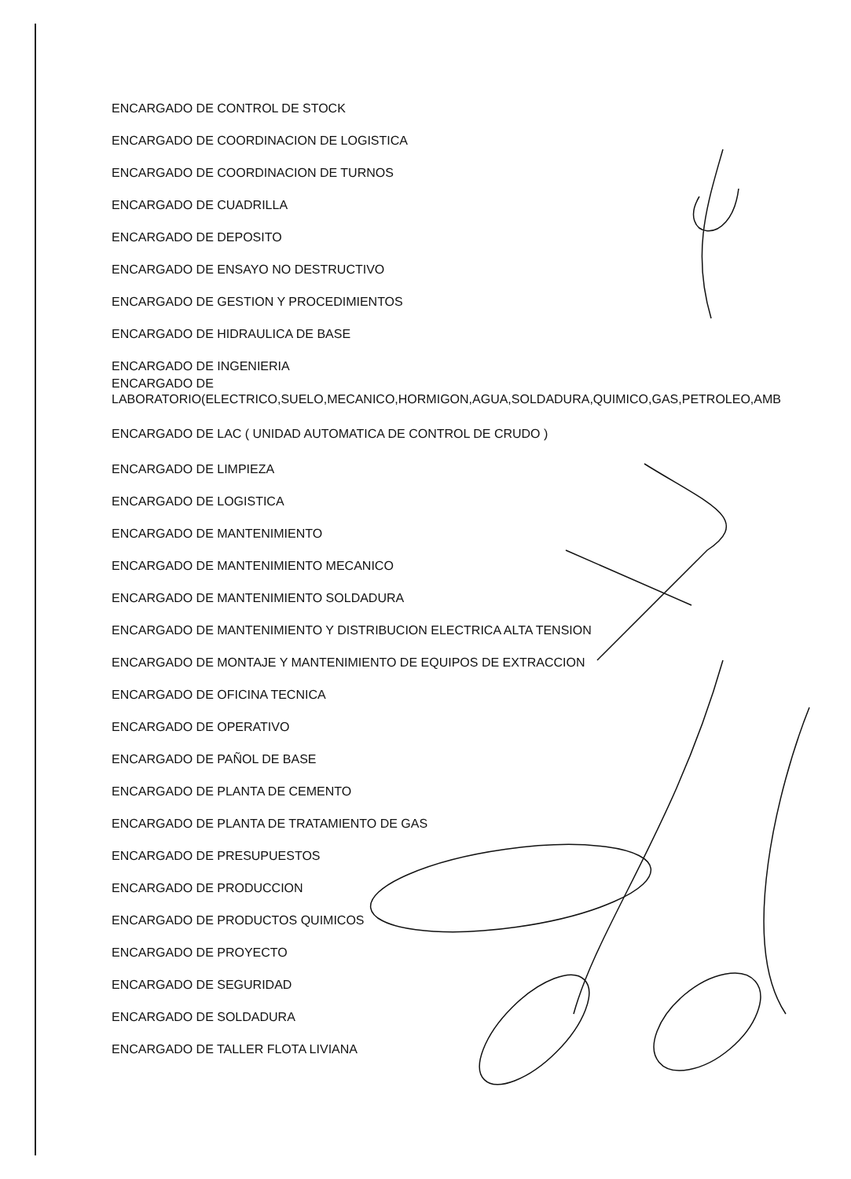ENCARGADO DE CONTROL DE STOCK
ENCARGADO DE COORDINACION DE LOGISTICA
ENCARGADO DE COORDINACION DE TURNOS
ENCARGADO DE CUADRILLA
ENCARGADO DE DEPOSITO
ENCARGADO DE ENSAYO NO DESTRUCTIVO
ENCARGADO DE GESTION Y PROCEDIMIENTOS
ENCARGADO DE HIDRAULICA DE BASE
ENCARGADO DE INGENIERIA
ENCARGADO DE
LABORATORIO(ELECTRICO,SUELO,MECANICO,HORMIGON,AGUA,SOLDADURA,QUIMICO,GAS,PETROLEO,AMB
ENCARGADO DE LAC ( UNIDAD AUTOMATICA DE CONTROL DE CRUDO )
ENCARGADO DE LIMPIEZA
ENCARGADO DE LOGISTICA
ENCARGADO DE MANTENIMIENTO
ENCARGADO DE MANTENIMIENTO MECANICO
ENCARGADO DE MANTENIMIENTO SOLDADURA
ENCARGADO DE MANTENIMIENTO Y DISTRIBUCION ELECTRICA ALTA TENSION
ENCARGADO DE MONTAJE Y MANTENIMIENTO DE EQUIPOS DE EXTRACCION
ENCARGADO DE OFICINA TECNICA
ENCARGADO DE OPERATIVO
ENCARGADO DE PAÑOL DE BASE
ENCARGADO DE PLANTA DE CEMENTO
ENCARGADO DE PLANTA DE TRATAMIENTO DE GAS
ENCARGADO DE PRESUPUESTOS
ENCARGADO DE PRODUCCION
ENCARGADO DE PRODUCTOS QUIMICOS
ENCARGADO DE PROYECTO
ENCARGADO DE SEGURIDAD
ENCARGADO DE SOLDADURA
ENCARGADO DE TALLER FLOTA LIVIANA